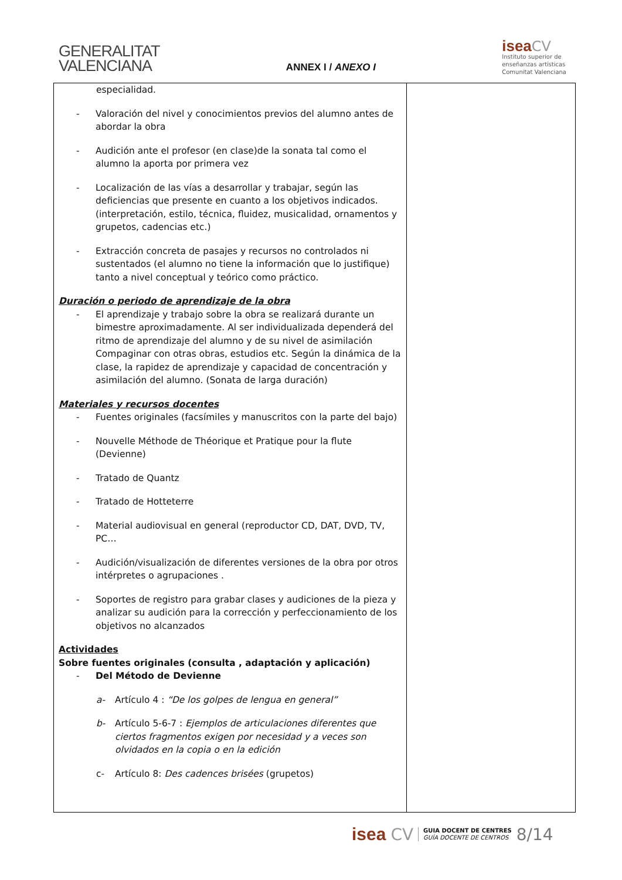GENERALITAT
VALENCIANA
ANNEX I / ANEXO I
isea CV
Instituto superior de
enseñanzas artísticas
Comunitat Valenciana
| especialidad. - Valoración del nivel y conocimientos previos del alumno antes de abordar la obra - Audición ante el profesor (en clase)de la sonata tal como el alumno la aporta por primera vez - Localización de las vías a desarrollar y trabajar, según las deficiencias que presente en cuanto a los objetivos indicados. (interpretación, estilo, técnica, fluidez, musicalidad, ornamentos y grupetos, cadencias etc.) - Extracción concreta de pasajes y recursos no controlados ni sustentados (el alumno no tiene la información que lo justifique) tanto a nivel conceptual y teórico como práctico. Duración o periodo de aprendizaje de la obra - El aprendizaje y trabajo sobre la obra se realizará durante un bimestre aproximadamente. Al ser individualizada dependerá del ritmo de aprendizaje del alumno y de su nivel de asimilación Compaginar con otras obras, estudios etc. Según la dinámica de la clase, la rapidez de aprendizaje y capacidad de concentración y asimilación del alumno. (Sonata de larga duración) Materiales y recursos docentes - Fuentes originales (facsímiles y manuscritos con la parte del bajo) - Nouvelle Méthode de Théorique et Pratique pour la flute (Devienne) - Tratado de Quantz - Tratado de Hotteterre - Material audiovisual en general (reproductor CD, DAT, DVD, TV, PC… - Audición/visualización de diferentes versiones de la obra por otros intérpretes o agrupaciones . - Soportes de registro para grabar clases y audiciones de la pieza y analizar su audición para la corrección y perfeccionamiento de los objetivos no alcanzados Actividades Sobre fuentes originales (consulta , adaptación y aplicación) - Del Método de Devienne a- Artículo 4 : “De los golpes de lengua en general” b- Artículo 5-6-7 : Ejemplos de articulaciones diferentes que ciertos fragmentos exigen por necesidad y a veces son olvidados en la copia o en la edición c- Artículo 8: Des cadences brisées (grupetos) | |
isea CV GUIA DOCENT DE CENTRES
GUÍA DOCENTE DE CENTROS 8/14